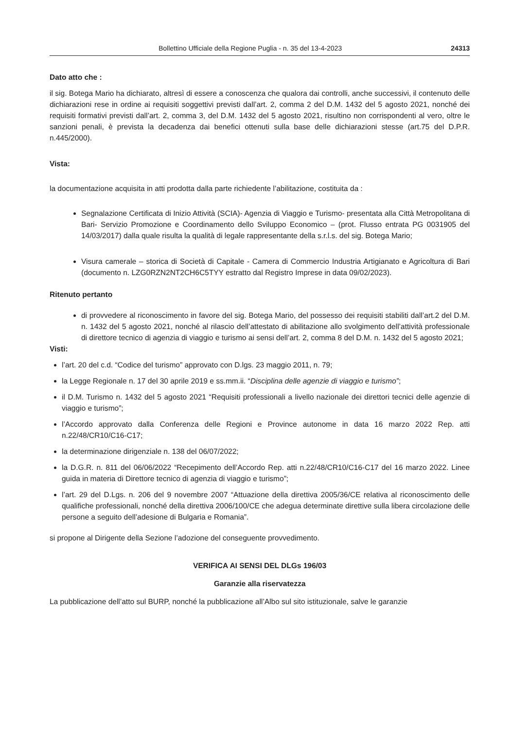Bollettino Ufficiale della Regione Puglia - n. 35 del 13-4-2023 24313
Dato atto che :
il sig. Botega Mario ha dichiarato, altresì di essere a conoscenza che qualora dai controlli, anche successivi, il contenuto delle dichiarazioni rese in ordine ai requisiti soggettivi previsti dall’art. 2, comma 2 del D.M. 1432 del 5 agosto 2021, nonché dei requisiti formativi previsti dall’art. 2, comma 3, del D.M. 1432 del 5 agosto 2021, risultino non corrispondenti al vero, oltre le sanzioni penali, è prevista la decadenza dai benefici ottenuti sulla base delle dichiarazioni stesse (art.75 del D.P.R. n.445/2000).
Vista:
la documentazione acquisita in atti prodotta dalla parte richiedente l’abilitazione, costituita da :
Segnalazione Certificata di Inizio Attività (SCIA)- Agenzia di Viaggio e Turismo- presentata alla Città Metropolitana di Bari- Servizio Promozione e Coordinamento dello Sviluppo Economico – (prot. Flusso entrata PG 0031905 del 14/03/2017) dalla quale risulta la qualità di legale rappresentante della s.r.l.s. del sig. Botega Mario;
Visura camerale – storica di Società di Capitale - Camera di Commercio Industria Artigianato e Agricoltura di Bari (documento n. LZG0RZN2NT2CH6C5TYY estratto dal Registro Imprese in data 09/02/2023).
Ritenuto pertanto
di provvedere al riconoscimento in favore del sig. Botega Mario, del possesso dei requisiti stabiliti dall’art.2 del D.M. n. 1432 del 5 agosto 2021, nonché al rilascio dell’attestato di abilitazione allo svolgimento dell’attività professionale di direttore tecnico di agenzia di viaggio e turismo ai sensi dell’art. 2, comma 8 del D.M. n. 1432 del 5 agosto 2021;
Visti:
l’art. 20 del c.d. “Codice del turismo” approvato con D.lgs. 23 maggio 2011, n. 79;
la Legge Regionale n. 17 del 30 aprile 2019 e ss.mm.ii. “Disciplina delle agenzie di viaggio e turismo”;
il D.M. Turismo n. 1432 del 5 agosto 2021 “Requisiti professionali a livello nazionale dei direttori tecnici delle agenzie di viaggio e turismo”;
l’Accordo approvato dalla Conferenza delle Regioni e Province autonome in data 16 marzo 2022 Rep. atti n.22/48/CR10/C16-C17;
la determinazione dirigenziale n. 138 del 06/07/2022;
la D.G.R. n. 811 del 06/06/2022 “Recepimento dell’Accordo Rep. atti n.22/48/CR10/C16-C17 del 16 marzo 2022. Linee guida in materia di Direttore tecnico di agenzia di viaggio e turismo”;
l’art. 29 del D.Lgs. n. 206 del 9 novembre 2007 “Attuazione della direttiva 2005/36/CE relativa al riconoscimento delle qualifiche professionali, nonché della direttiva 2006/100/CE che adegua determinate direttive sulla libera circolazione delle persone a seguito dell’adesione di Bulgaria e Romania”.
si propone al Dirigente della Sezione l’adozione del conseguente provvedimento.
VERIFICA AI SENSI DEL DLGs 196/03
Garanzie alla riservatezza
La pubblicazione dell’atto sul BURP, nonché la pubblicazione all’Albo sul sito istituzionale, salve le garanzie